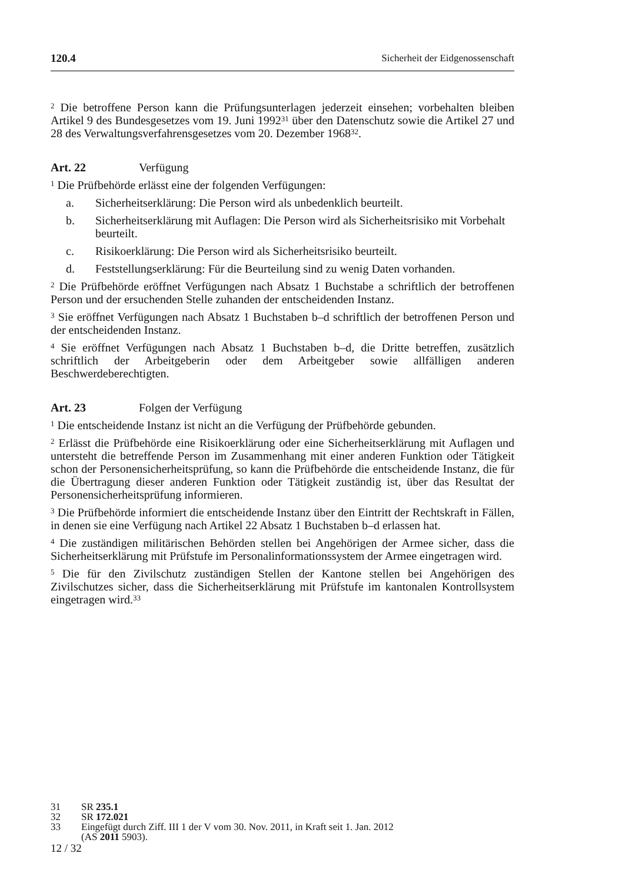120.4 Sicherheit der Eidgenossenschaft
<sup>2</sup> Die betroffene Person kann die Prüfungsunterlagen jederzeit einsehen; vorbehalten bleiben Artikel 9 des Bundesgesetzes vom 19. Juni 1992<sup>31</sup> über den Datenschutz sowie die Artikel 27 und 28 des Verwaltungsverfahrensgesetzes vom 20. Dezember 1968<sup>32</sup>.
Art. 22 Verfügung
<sup>1</sup> Die Prüfbehörde erlässt eine der folgenden Verfügungen:
a. Sicherheitserklärung: Die Person wird als unbedenklich beurteilt.
b. Sicherheitserklärung mit Auflagen: Die Person wird als Sicherheitsrisiko mit Vorbehalt beurteilt.
c. Risikoerklärung: Die Person wird als Sicherheitsrisiko beurteilt.
d. Feststellungserklärung: Für die Beurteilung sind zu wenig Daten vorhanden.
<sup>2</sup> Die Prüfbehörde eröffnet Verfügungen nach Absatz 1 Buchstabe a schriftlich der betroffenen Person und der ersuchenden Stelle zuhanden der entscheidenden Instanz.
<sup>3</sup> Sie eröffnet Verfügungen nach Absatz 1 Buchstaben b–d schriftlich der betroffenen Person und der entscheidenden Instanz.
<sup>4</sup> Sie eröffnet Verfügungen nach Absatz 1 Buchstaben b–d, die Dritte betreffen, zusätzlich schriftlich der Arbeitgeberin oder dem Arbeitgeber sowie allfälligen anderen Beschwerdeberechtigten.
Art. 23 Folgen der Verfügung
<sup>1</sup> Die entscheidende Instanz ist nicht an die Verfügung der Prüfbehörde gebunden.
<sup>2</sup> Erlässt die Prüfbehörde eine Risikoerklärung oder eine Sicherheitserklärung mit Auflagen und untersteht die betreffende Person im Zusammenhang mit einer anderen Funktion oder Tätigkeit schon der Personensicherheitsprüfung, so kann die Prüfbehörde die entscheidende Instanz, die für die Übertragung dieser anderen Funktion oder Tätigkeit zuständig ist, über das Resultat der Personensicherheitsprüfung informieren.
<sup>3</sup> Die Prüfbehörde informiert die entscheidende Instanz über den Eintritt der Rechtskraft in Fällen, in denen sie eine Verfügung nach Artikel 22 Absatz 1 Buchstaben b–d erlassen hat.
<sup>4</sup> Die zuständigen militärischen Behörden stellen bei Angehörigen der Armee sicher, dass die Sicherheitserklärung mit Prüfstufe im Personalinformationssystem der Armee eingetragen wird.
<sup>5</sup> Die für den Zivilschutz zuständigen Stellen der Kantone stellen bei Angehörigen des Zivilschutzes sicher, dass die Sicherheitserklärung mit Prüfstufe im kantonalen Kontrollsystem eingetragen wird.<sup>33</sup>
31 SR 235.1
32 SR 172.021
33 Eingefügt durch Ziff. III 1 der V vom 30. Nov. 2011, in Kraft seit 1. Jan. 2012
(AS 2011 5903).
12 / 32